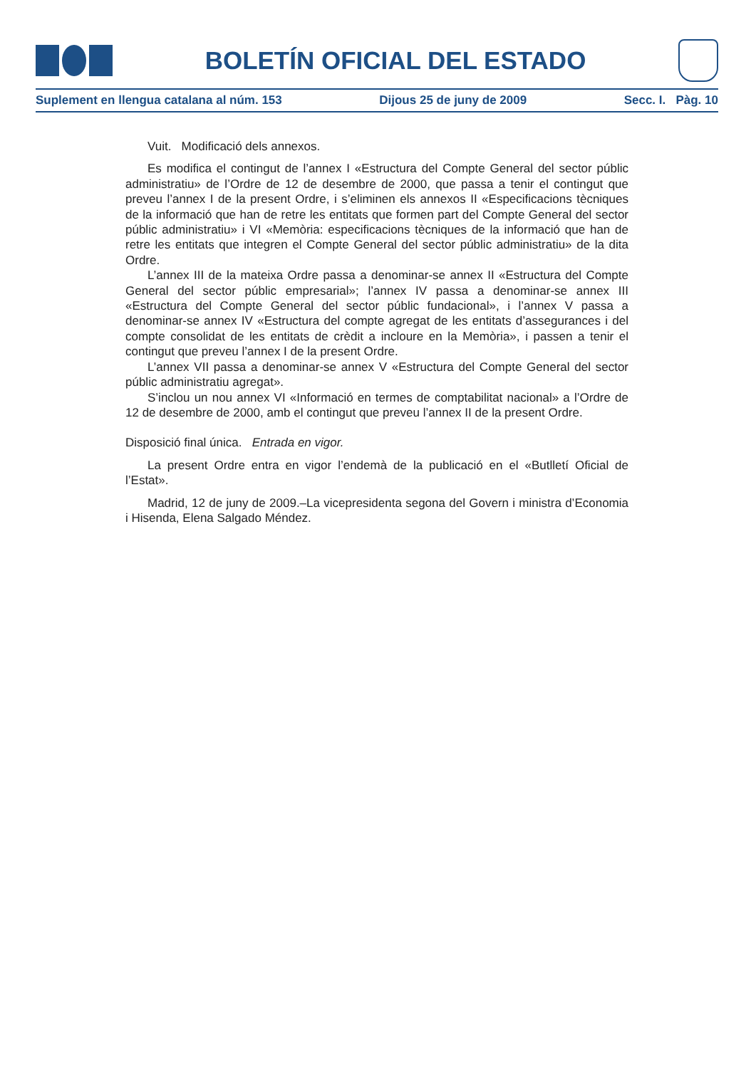BOLETÍN OFICIAL DEL ESTADO
Suplement en llengua catalana al núm. 153 Dijous 25 de juny de 2009 Secc. I. Pàg. 10
Vuit. Modificació dels annexos.
Es modifica el contingut de l’annex I «Estructura del Compte General del sector públic administratiu» de l’Ordre de 12 de desembre de 2000, que passa a tenir el contingut que preveu l’annex I de la present Ordre, i s’eliminen els annexos II «Especificacions tècniques de la informació que han de retre les entitats que formen part del Compte General del sector públic administratiu» i VI «Memòria: especificacions tècniques de la informació que han de retre les entitats que integren el Compte General del sector públic administratiu» de la dita Ordre.
L’annex III de la mateixa Ordre passa a denominar-se annex II «Estructura del Compte General del sector públic empresarial»; l’annex IV passa a denominar-se annex III «Estructura del Compte General del sector públic fundacional», i l’annex V passa a denominar-se annex IV «Estructura del compte agregat de les entitats d’assegurances i del compte consolidat de les entitats de crèdit a incloure en la Memòria», i passen a tenir el contingut que preveu l’annex I de la present Ordre.
L’annex VII passa a denominar-se annex V «Estructura del Compte General del sector públic administratiu agregat».
S’inclou un nou annex VI «Informació en termes de comptabilitat nacional» a l’Ordre de 12 de desembre de 2000, amb el contingut que preveu l’annex II de la present Ordre.
Disposició final única. Entrada en vigor.
La present Ordre entra en vigor l’endemà de la publicació en el «Butlletí Oficial de l’Estat».
Madrid, 12 de juny de 2009.–La vicepresidenta segona del Govern i ministra d’Economia i Hisenda, Elena Salgado Méndez.